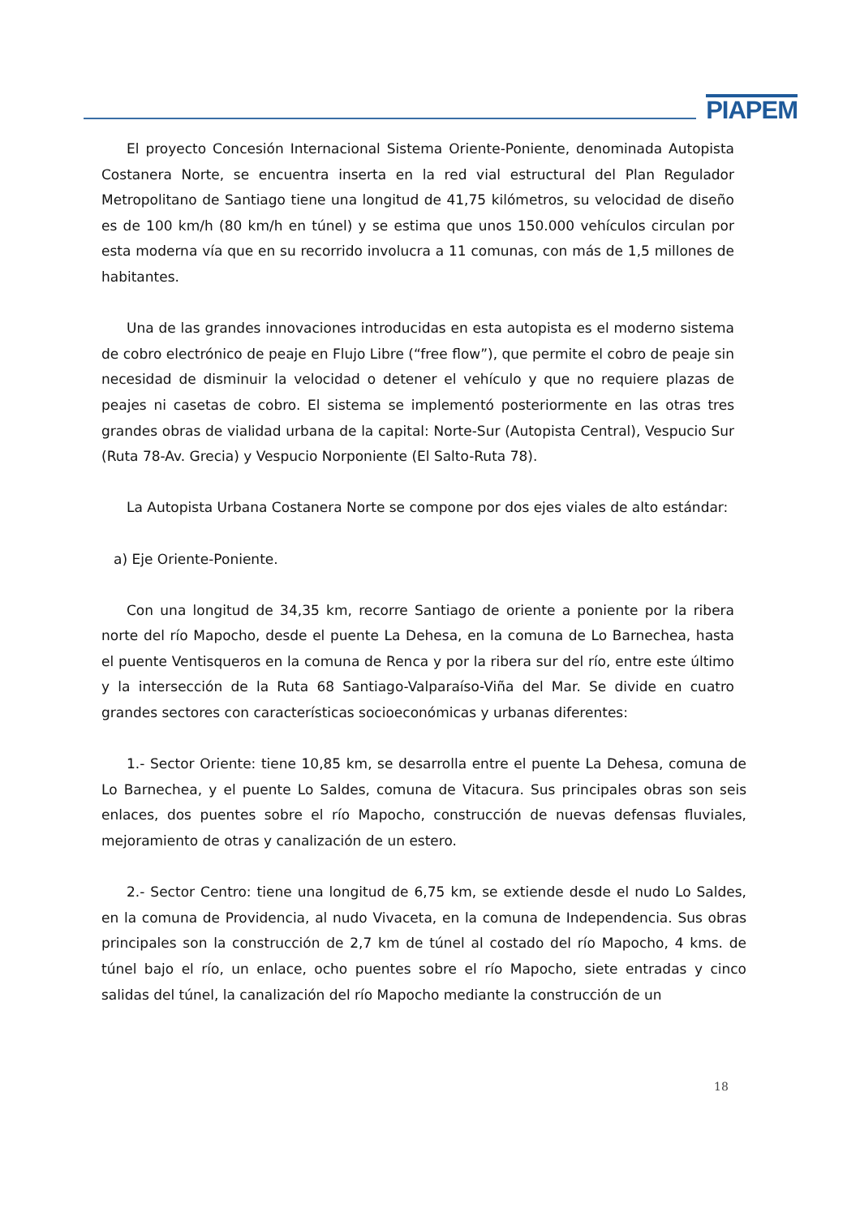PIAPEM
El proyecto Concesión Internacional Sistema Oriente-Poniente, denominada Autopista Costanera Norte, se encuentra inserta en la red vial estructural del Plan Regulador Metropolitano de Santiago tiene una longitud de 41,75 kilómetros, su velocidad de diseño es de 100 km/h (80 km/h en túnel) y se estima que unos 150.000 vehículos circulan por esta moderna vía que en su recorrido involucra a 11 comunas, con más de 1,5 millones de habitantes.
Una de las grandes innovaciones introducidas en esta autopista es el moderno sistema de cobro electrónico de peaje en Flujo Libre (“free flow”), que permite el cobro de peaje sin necesidad de disminuir la velocidad o detener el vehículo y que no requiere plazas de peajes ni casetas de cobro. El sistema se implementó posteriormente en las otras tres grandes obras de vialidad urbana de la capital: Norte-Sur (Autopista Central), Vespucio Sur (Ruta 78-Av. Grecia) y Vespucio Norponiente (El Salto-Ruta 78).
La Autopista Urbana Costanera Norte se compone por dos ejes viales de alto estándar:
a) Eje Oriente-Poniente.
Con una longitud de 34,35 km, recorre Santiago de oriente a poniente por la ribera norte del río Mapocho, desde el puente La Dehesa, en la comuna de Lo Barnechea, hasta el puente Ventisqueros en la comuna de Renca y por la ribera sur del río, entre este último y la intersección de la Ruta 68 Santiago-Valparaíso-Viña del Mar. Se divide en cuatro grandes sectores con características socioeconómicas y urbanas diferentes:
1.- Sector Oriente: tiene 10,85 km, se desarrolla entre el puente La Dehesa, comuna de Lo Barnechea, y el puente Lo Saldes, comuna de Vitacura. Sus principales obras son seis enlaces, dos puentes sobre el río Mapocho, construcción de nuevas defensas fluviales, mejoramiento de otras y canalización de un estero.
2.- Sector Centro: tiene una longitud de 6,75 km, se extiende desde el nudo Lo Saldes, en la comuna de Providencia, al nudo Vivaceta, en la comuna de Independencia. Sus obras principales son la construcción de 2,7 km de túnel al costado del río Mapocho, 4 kms. de túnel bajo el río, un enlace, ocho puentes sobre el río Mapocho, siete entradas y cinco salidas del túnel, la canalización del río Mapocho mediante la construcción de un
18